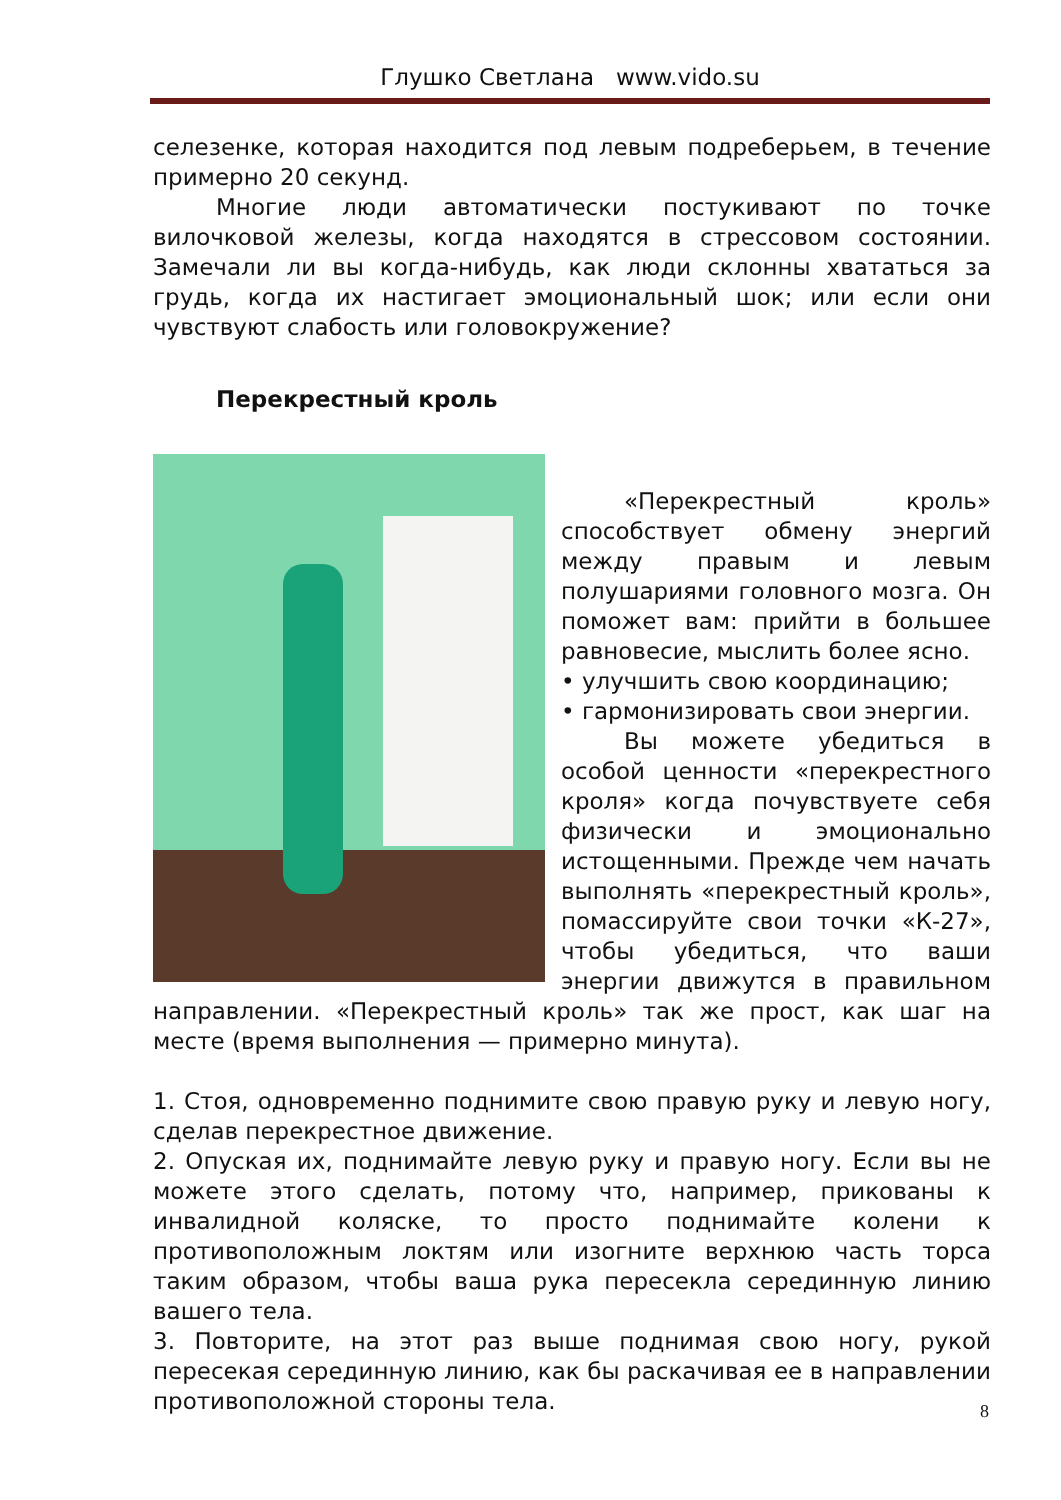Глушко Светлана www.vido.su
селезенке, которая находится под левым подреберьем, в течение примерно 20 секунд.
Многие люди автоматически постукивают по точке вилочковой железы, когда находятся в стрессовом состоянии. Замечали ли вы когда-нибудь, как люди склонны хвататься за грудь, когда их настигает эмоциональный шок; или если они чувствуют слабость или головокружение?
Перекрестный кроль
«Перекрестный кроль» способствует обмену энергий между правым и левым полушариями головного мозга. Он поможет вам: прийти в большее равновесие, мыслить более ясно.
• улучшить свою координацию;
• гармонизировать свои энергии.
Вы можете убедиться в особой ценности «перекрестного кроля» когда почувствуете себя физически и эмоционально истощенными. Прежде чем начать выполнять «перекрестный кроль», помассируйте свои точки «К-27», чтобы убедиться, что ваши энергии движутся в правильном направлении. «Перекрестный кроль» так же прост, как шаг на месте (время выполнения — примерно минута).
1. Стоя, одновременно поднимите свою правую руку и левую ногу, сделав перекрестное движение.
2. Опуская их, поднимайте левую руку и правую ногу. Если вы не можете этого сделать, потому что, например, прикованы к инвалидной коляске, то просто поднимайте колени к противоположным локтям или изогните верхнюю часть торса таким образом, чтобы ваша рука пересекла серединную линию вашего тела.
3. Повторите, на этот раз выше поднимая свою ногу, рукой пересекая серединную линию, как бы раскачивая ее в направлении противоположной стороны тела.
8